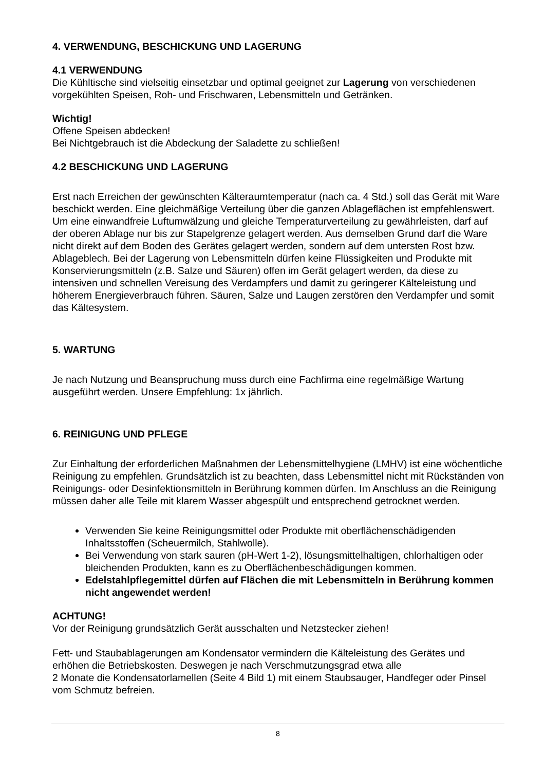4. VERWENDUNG, BESCHICKUNG UND LAGERUNG
4.1 VERWENDUNG
Die Kühltische sind vielseitig einsetzbar und optimal geeignet zur Lagerung von verschiedenen vorgekühlten Speisen, Roh- und Frischwaren, Lebensmitteln und Getränken.
Wichtig!
Offene Speisen abdecken!
Bei Nichtgebrauch ist die Abdeckung der Saladette zu schließen!
4.2 BESCHICKUNG UND LAGERUNG
Erst nach Erreichen der gewünschten Kälteraumtemperatur (nach ca. 4 Std.) soll das Gerät mit Ware beschickt werden. Eine gleichmäßige Verteilung über die ganzen Ablageflächen ist empfehlenswert. Um eine einwandfreie Luftumwälzung und gleiche Temperaturverteilung zu gewährleisten, darf auf der oberen Ablage nur bis zur Stapelgrenze gelagert werden. Aus demselben Grund darf die Ware nicht direkt auf dem Boden des Gerätes gelagert werden, sondern auf dem untersten Rost bzw. Ablageblech. Bei der Lagerung von Lebensmitteln dürfen keine Flüssigkeiten und Produkte mit Konservierungsmitteln (z.B. Salze und Säuren) offen im Gerät gelagert werden, da diese zu intensiven und schnellen Vereisung des Verdampfers und damit zu geringerer Kälteleistung und höherem Energieverbrauch führen. Säuren, Salze und Laugen zerstören den Verdampfer und somit das Kältesystem.
5. WARTUNG
Je nach Nutzung und Beanspruchung muss durch eine Fachfirma eine regelmäßige Wartung ausgeführt werden. Unsere Empfehlung: 1x jährlich.
6. REINIGUNG UND PFLEGE
Zur Einhaltung der erforderlichen Maßnahmen der Lebensmittelhygiene (LMHV) ist eine wöchentliche Reinigung zu empfehlen. Grundsätzlich ist zu beachten, dass Lebensmittel nicht mit Rückständen von Reinigungs- oder Desinfektionsmitteln in Berührung kommen dürfen. Im Anschluss an die Reinigung müssen daher alle Teile mit klarem Wasser abgespült und entsprechend getrocknet werden.
Verwenden Sie keine Reinigungsmittel oder Produkte mit oberflächenschädigenden Inhaltsstoffen (Scheuermilch, Stahlwolle).
Bei Verwendung von stark sauren (pH-Wert 1-2), lösungsmittelhaltigen, chlorhaltigen oder bleichenden Produkten, kann es zu Oberflächenbeschädigungen kommen.
Edelstahlpflegemittel dürfen auf Flächen die mit Lebensmitteln in Berührung kommen nicht angewendet werden!
ACHTUNG!
Vor der Reinigung grundsätzlich Gerät ausschalten und Netzstecker ziehen!
Fett- und Staubablagerungen am Kondensator vermindern die Kälteleistung des Gerätes und erhöhen die Betriebskosten. Deswegen je nach Verschmutzungsgrad etwa alle
2 Monate die Kondensatorlamellen (Seite 4 Bild 1) mit einem Staubsauger, Handfeger oder Pinsel vom Schmutz befreien.
8